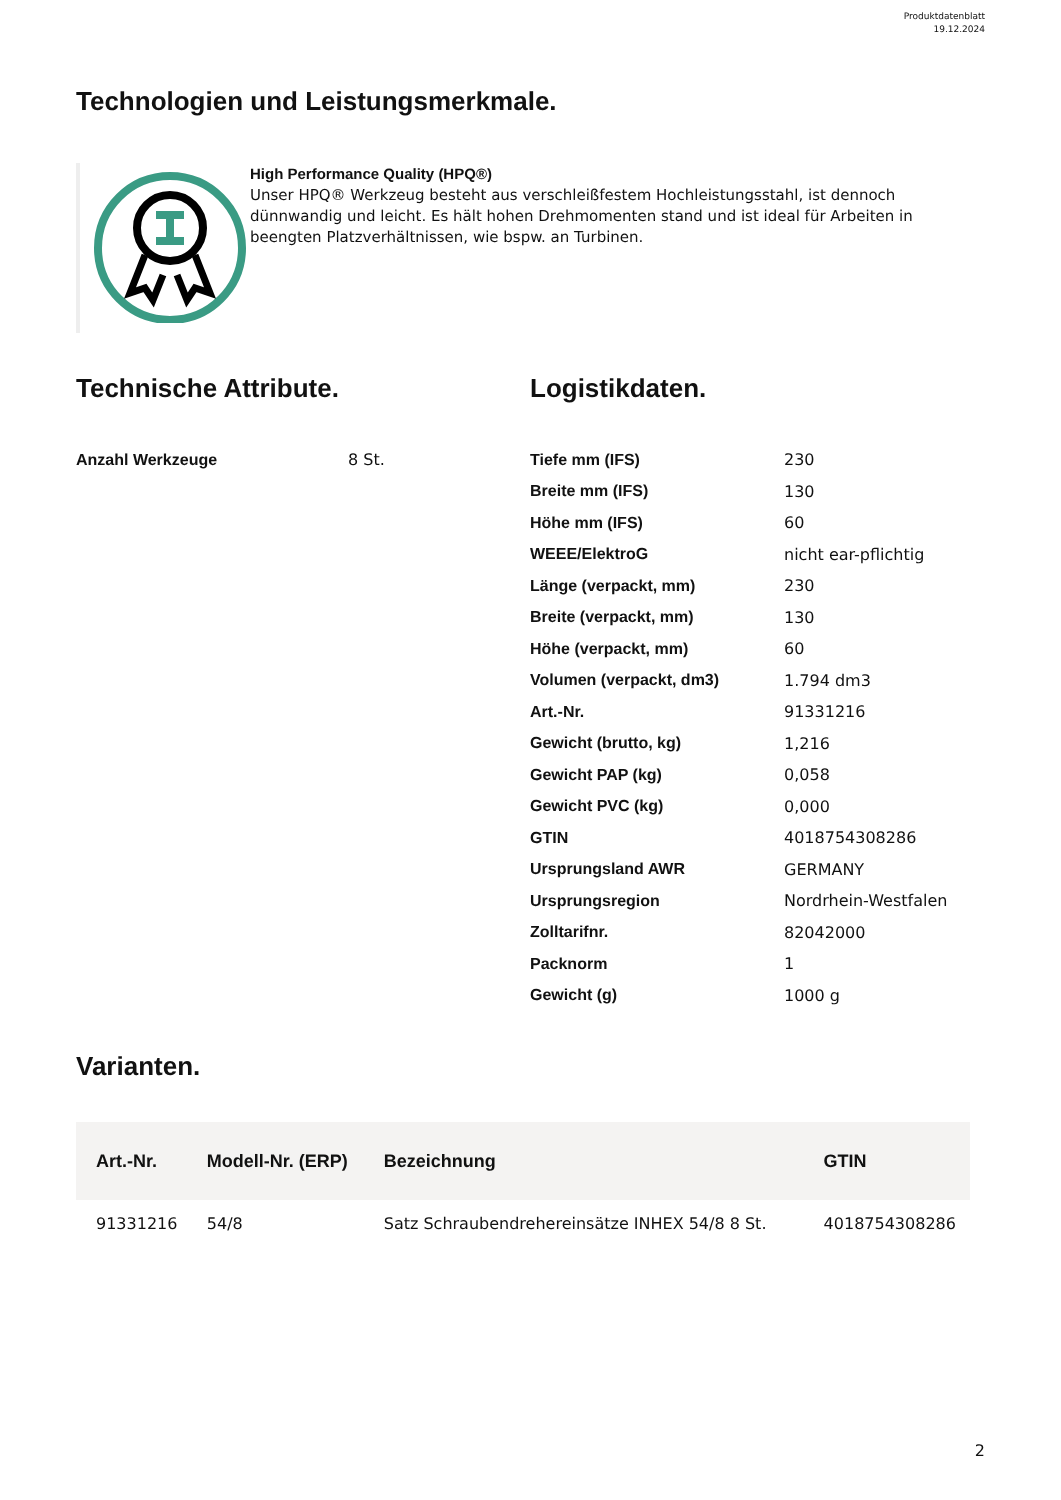Produktdatenblatt
19.12.2024
Technologien und Leistungsmerkmale.
High Performance Quality (HPQ®)
Unser HPQ® Werkzeug besteht aus verschleißfestem Hochleistungsstahl, ist dennoch dünnwandig und leicht. Es hält hohen Drehmomenten stand und ist ideal für Arbeiten in beengten Platzverhältnissen, wie bspw. an Turbinen.
Technische Attribute.
| Anzahl Werkzeuge | 8 St. |
Logistikdaten.
| Tiefe mm (IFS) | 230 |
| Breite mm (IFS) | 130 |
| Höhe mm (IFS) | 60 |
| WEEE/ElektroG | nicht ear-pflichtig |
| Länge (verpackt, mm) | 230 |
| Breite (verpackt, mm) | 130 |
| Höhe (verpackt, mm) | 60 |
| Volumen (verpackt, dm3) | 1.794 dm3 |
| Art.-Nr. | 91331216 |
| Gewicht (brutto, kg) | 1,216 |
| Gewicht PAP (kg) | 0,058 |
| Gewicht PVC (kg) | 0,000 |
| GTIN | 4018754308286 |
| Ursprungsland AWR | GERMANY |
| Ursprungsregion | Nordrhein-Westfalen |
| Zolltarifnr. | 82042000 |
| Packnorm | 1 |
| Gewicht (g) | 1000 g |
Varianten.
| Art.-Nr. | Modell-Nr. (ERP) | Bezeichnung | GTIN |
| --- | --- | --- | --- |
| 91331216 | 54/8 | Satz Schraubendrehereinsätze INHEX 54/8 8 St. | 4018754308286 |
2